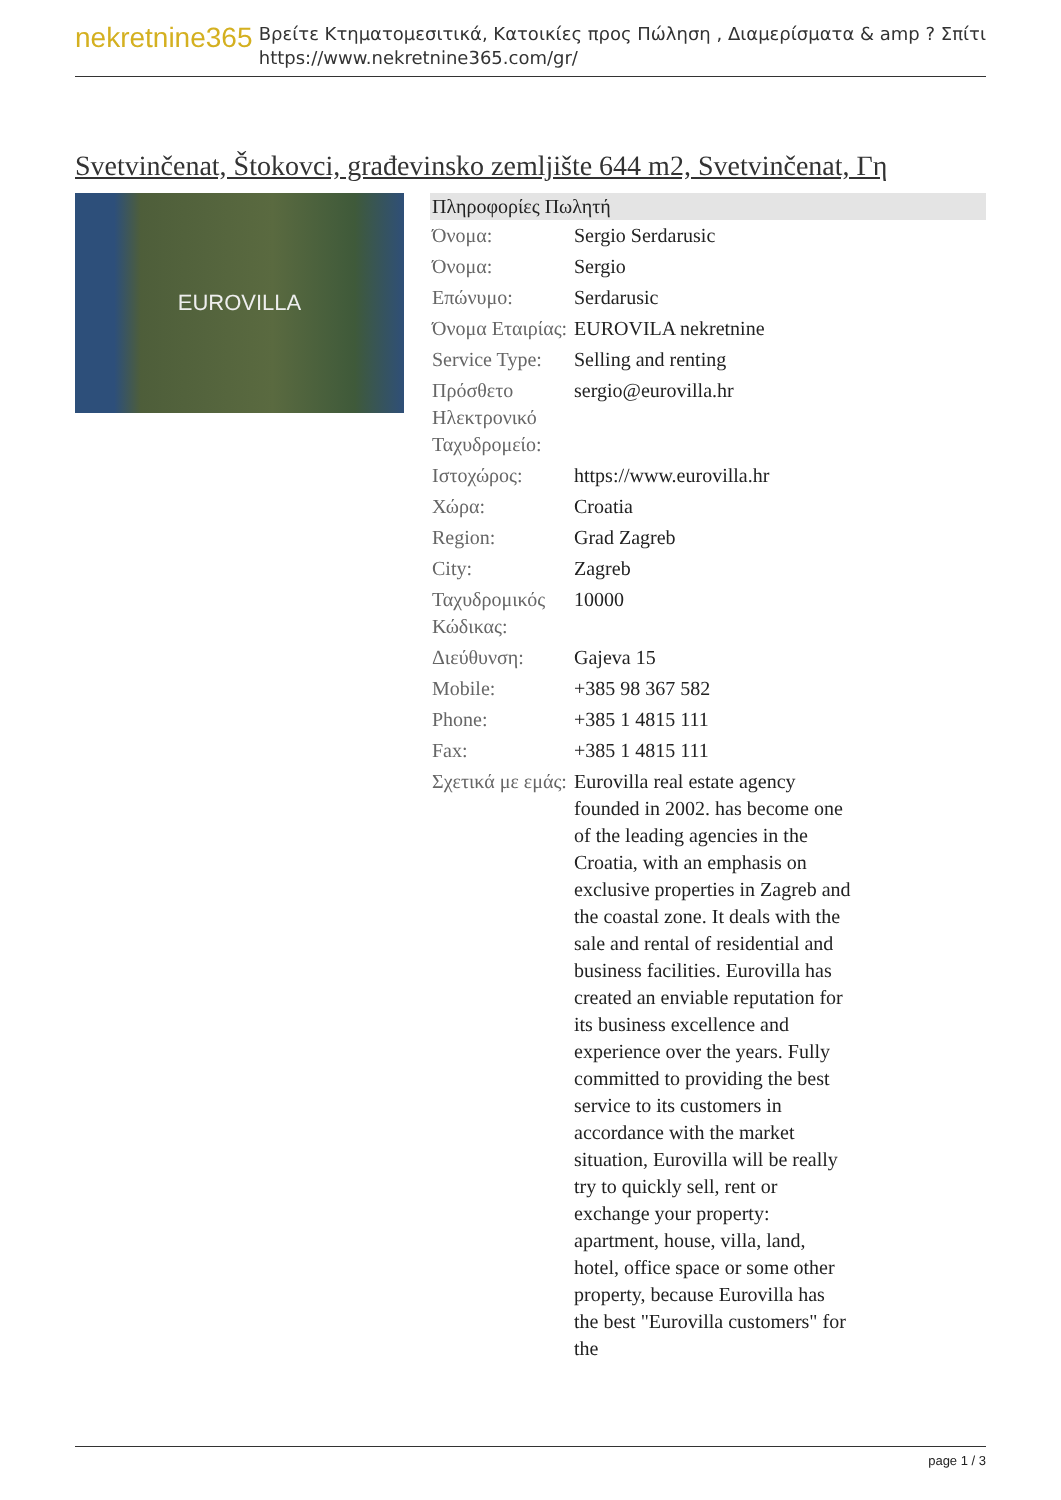nekretnine365
Βρείτε Κτηματομεσιτικά, Κατοικίες προς Πώληση , Διαμερίσματα & amp ? Σπίτι
https://www.nekretnine365.com/gr/
Svetvinčenat, Štokovci, građevinsko zemljište 644 m2, Svetvinčenat, Γη
EUROVILLA
| Πληροφορίες Πωλητή | |
| --- | --- |
| Όνομα: | Sergio Serdarusic |
| Όνομα: | Sergio |
| Επώνυμο: | Serdarusic |
| Όνομα Εταιρίας: | EUROVILA nekretnine |
| Service Type: | Selling and renting |
| Πρόσθετο Ηλεκτρονικό Ταχυδρομείο: | sergio@eurovilla.hr |
| Ιστοχώρος: | https://www.eurovilla.hr |
| Χώρα: | Croatia |
| Region: | Grad Zagreb |
| City: | Zagreb |
| Ταχυδρομικός Κώδικας: | 10000 |
| Διεύθυνση: | Gajeva 15 |
| Mobile: | +385 98 367 582 |
| Phone: | +385 1 4815 111 |
| Fax: | +385 1 4815 111 |
| Σχετικά με εμάς: | Eurovilla real estate agency founded in 2002. has become one of the leading agencies in the Croatia, with an emphasis on exclusive properties in Zagreb and the coastal zone. It deals with the sale and rental of residential and business facilities. Eurovilla has created an enviable reputation for its business excellence and experience over the years. Fully committed to providing the best service to its customers in accordance with the market situation, Eurovilla will be really try to quickly sell, rent or exchange your property: apartment, house, villa, land, hotel, office space or some other property, because Eurovilla has the best "Eurovilla customers" for the |
page 1 / 3